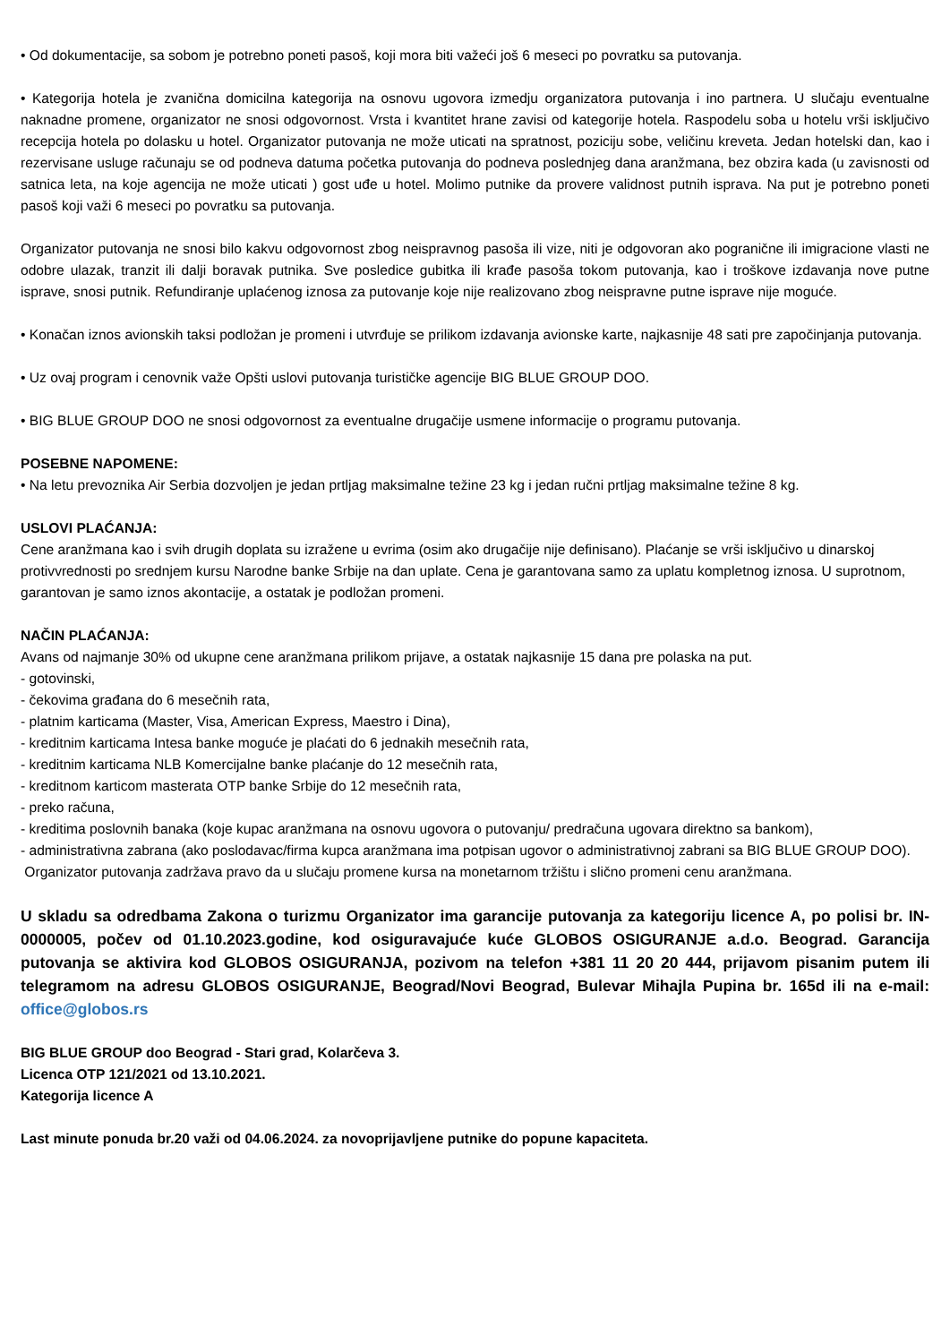• Od dokumentacije, sa sobom je potrebno poneti pasoš, koji mora biti važeći još 6 meseci po povratku sa putovanja.
• Kategorija hotela je zvanična domicilna kategorija na osnovu ugovora izmedju organizatora putovanja i ino partnera. U slučaju eventualne naknadne promene, organizator ne snosi odgovornost. Vrsta i kvantitet hrane zavisi od kategorije hotela. Raspodelu soba u hotelu vrši isključivo recepcija hotela po dolasku u hotel. Organizator putovanja ne može uticati na spratnost, poziciju sobe, veličinu kreveta. Jedan hotelski dan, kao i rezervisane usluge računaju se od podneva datuma početka putovanja do podneva poslednjeg dana aranžmana, bez obzira kada (u zavisnosti od satnica leta, na koje agencija ne može uticati ) gost uđe u hotel. Molimo putnike da provere validnost putnih isprava. Na put je potrebno poneti pasoš koji važi 6 meseci po povratku sa putovanja.
Organizator putovanja ne snosi bilo kakvu odgovornost zbog neispravnog pasoša ili vize, niti je odgovoran ako pogranične ili imigracione vlasti ne odobre ulazak, tranzit ili dalji boravak putnika. Sve posledice gubitka ili krađe pasoša tokom putovanja, kao i troškove izdavanja nove putne isprave, snosi putnik. Refundiranje uplaćenog iznosa za putovanje koje nije realizovano zbog neispravne putne isprave nije moguće.
• Konačan iznos avionskih taksi podložan je promeni i utvrđuje se prilikom izdavanja avionske karte, najkasnije 48 sati pre započinjanja putovanja.
• Uz ovaj program i cenovnik važe Opšti uslovi putovanja turističke agencije BIG BLUE GROUP DOO.
• BIG BLUE GROUP DOO ne snosi odgovornost za eventualne drugačije usmene informacije o programu putovanja.
POSEBNE NAPOMENE:
• Na letu prevoznika Air Serbia dozvoljen je jedan prtljag maksimalne težine 23 kg i jedan ručni prtljag maksimalne težine 8 kg.
USLOVI PLAĆANJA:
Cene aranžmana kao i svih drugih doplata su izražene u evrima (osim ako drugačije nije definisano). Plaćanje se vrši isključivo u dinarskoj protivvrednosti po srednjem kursu Narodne banke Srbije na dan uplate. Cena je garantovana samo za uplatu kompletnog iznosa. U suprotnom, garantovan je samo iznos akontacije, a ostatak je podložan promeni.
NAČIN PLAĆANJA:
Avans od najmanje 30% od ukupne cene aranžmana prilikom prijave, a ostatak najkasnije 15 dana pre polaska na put.
- gotovinski,
- čekovima građana do 6 mesečnih rata,
- platnim karticama (Master, Visa, American Express, Maestro i Dina),
- kreditnim karticama Intesa banke moguće je plaćati do 6 jednakih mesečnih rata,
- kreditnim karticama NLB Komercijalne banke plaćanje do 12 mesečnih rata,
- kreditnom karticom masterata OTP banke Srbije do 12 mesečnih rata,
- preko računa,
- kreditima poslovnih banaka (koje kupac aranžmana na osnovu ugovora o putovanju/ predračuna ugovara direktno sa bankom),
- administrativna zabrana (ako poslodavac/firma kupca aranžmana ima potpisan ugovor o administrativnoj zabrani sa BIG BLUE GROUP DOO).
Organizator putovanja zadržava pravo da u slučaju promene kursa na monetarnom tržištu i slično promeni cenu aranžmana.
U skladu sa odredbama Zakona o turizmu Organizator ima garancije putovanja za kategoriju licence A, po polisi br. IN-0000005, počev od 01.10.2023.godine, kod osiguravajuće kuće GLOBOS OSIGURANJE a.d.o. Beograd. Garancija putovanja se aktivira kod GLOBOS OSIGURANJA, pozivom na telefon +381 11 20 20 444, prijavom pisanim putem ili telegramom na adresu GLOBOS OSIGURANJE, Beograd/Novi Beograd, Bulevar Mihajla Pupina br. 165d ili na e-mail: office@globos.rs
BIG BLUE GROUP doo Beograd - Stari grad, Kolarčeva 3.
Licenca OTP 121/2021 od 13.10.2021.
Kategorija licence A
Last minute ponuda br.20 važi od 04.06.2024. za novoprijavljene putnike do popune kapaciteta.